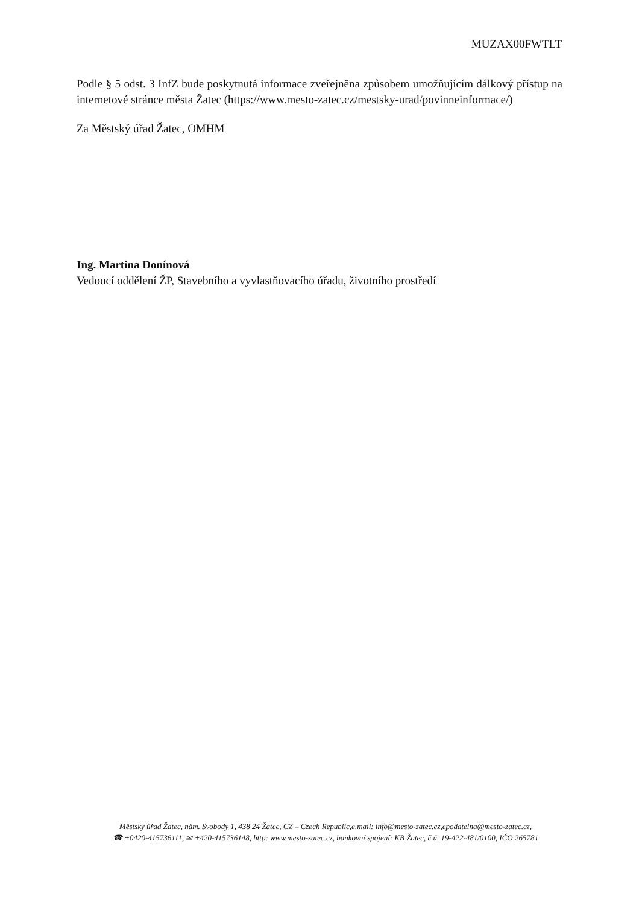MUZAX00FWTLT
Podle § 5 odst. 3 InfZ bude poskytnutá informace zveřejněna způsobem umožňujícím dálkový přístup na internetové stránce města Žatec (https://www.mesto-zatec.cz/mestsky-urad/povinneinformace/)
Za Městský úřad Žatec, OMHM
Ing. Martina Donínová
Vedoucí oddělení ŽP, Stavebního a vyvlastňovacího úřadu, životního prostředí
Městský úřad Žatec, nám. Svobody 1, 438 24 Žatec, CZ – Czech Republic,e.mail: info@mesto-zatec.cz,epodatelna@mesto-zatec.cz,
☎ +0420-415736111, ✉ +420-415736148, http: www.mesto-zatec.cz, bankovní spojení: KB Žatec, č.ú. 19-422-481/0100, IČO 265781